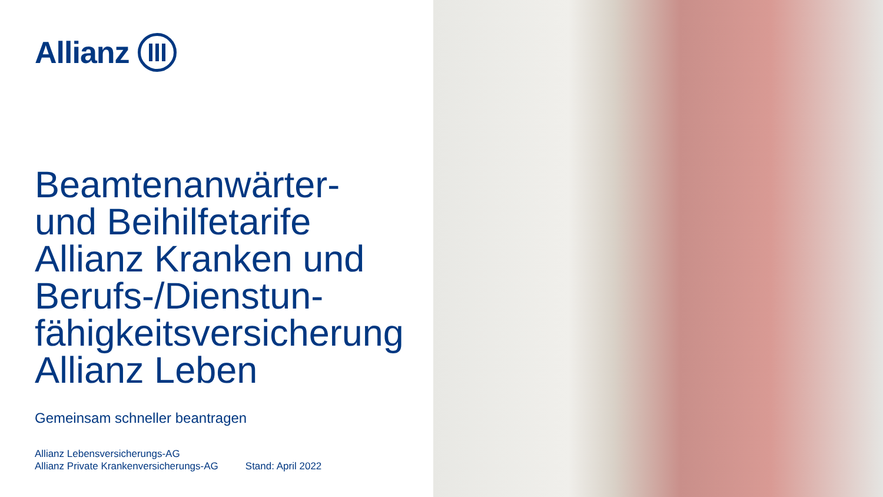Allianz
Beamtenanwärter-
und Beihilfetarife
Allianz Kranken und
Berufs-/Dienstun-
fähigkeitsversicherung
Allianz Leben
Gemeinsam schneller beantragen
Allianz Lebensversicherungs-AG
Allianz Private Krankenversicherungs-AG
Stand: April 2022